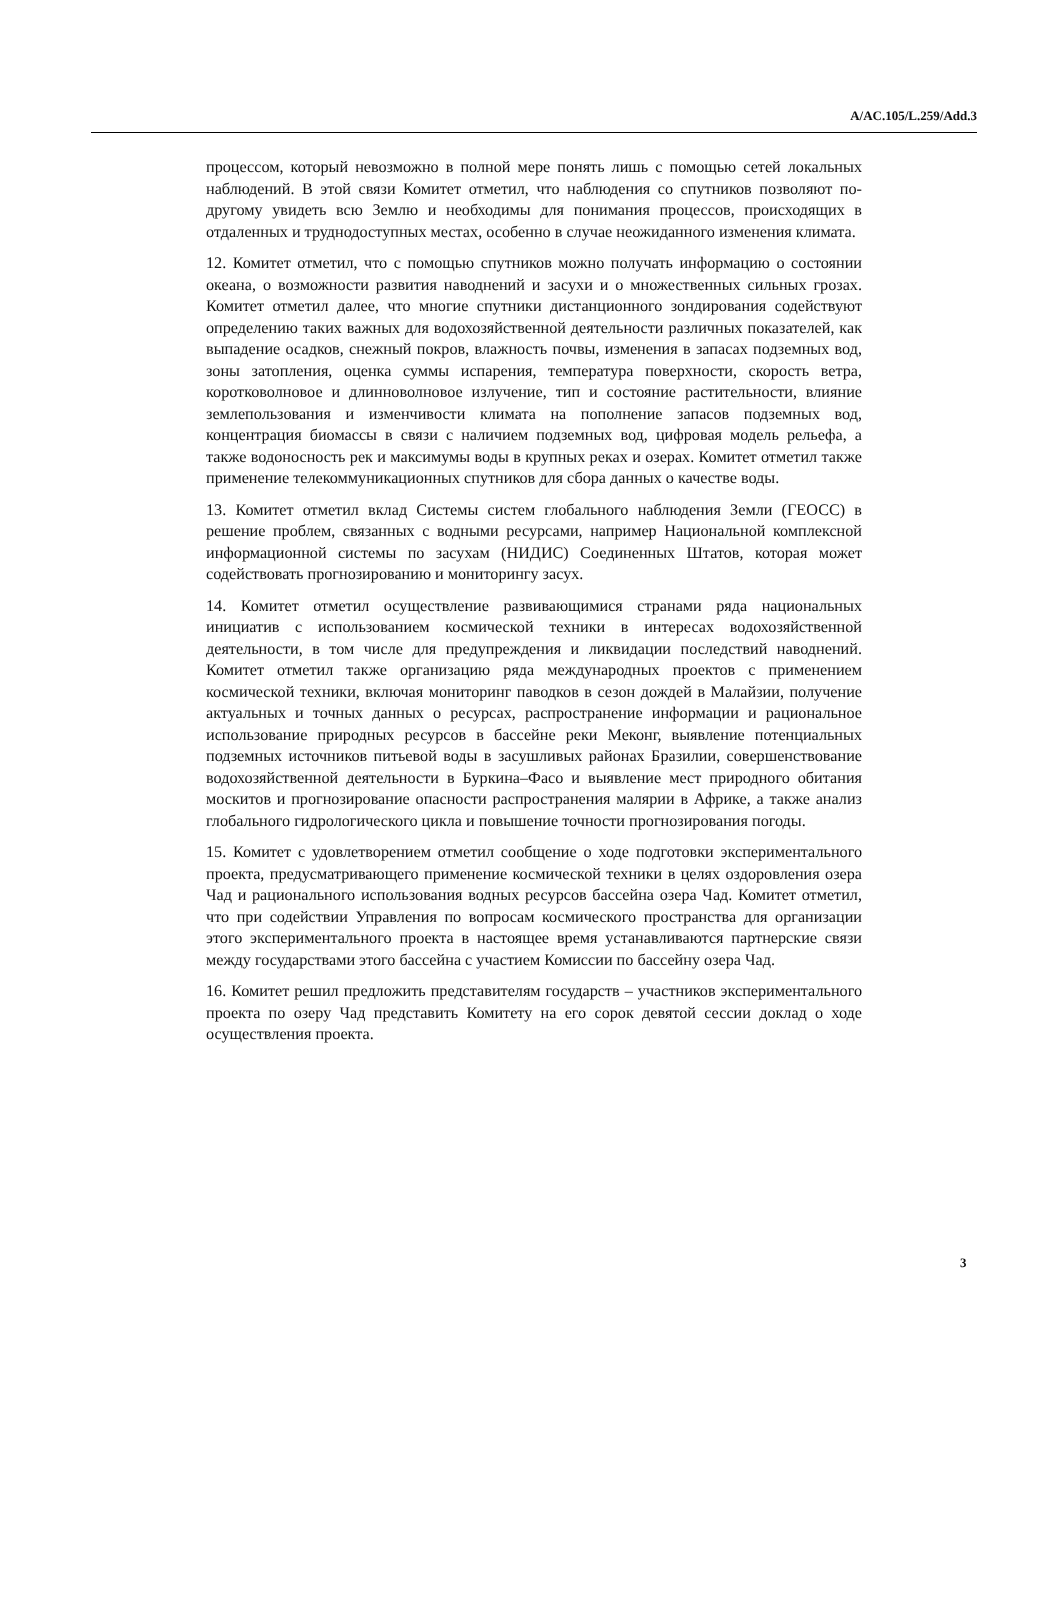A/AC.105/L.259/Add.3
процессом, который невозможно в полной мере понять лишь с помощью сетей локальных наблюдений. В этой связи Комитет отметил, что наблюдения со спутников позволяют по-другому увидеть всю Землю и необходимы для понимания процессов, происходящих в отдаленных и труднодоступных местах, особенно в случае неожиданного изменения климата.
12. Комитет отметил, что с помощью спутников можно получать информацию о состоянии океана, о возможности развития наводнений и засухи и о множественных сильных грозах. Комитет отметил далее, что многие спутники дистанционного зондирования содействуют определению таких важных для водохозяйственной деятельности различных показателей, как выпадение осадков, снежный покров, влажность почвы, изменения в запасах подземных вод, зоны затопления, оценка суммы испарения, температура поверхности, скорость ветра, коротковолновое и длинноволновое излучение, тип и состояние растительности, влияние землепользования и изменчивости климата на пополнение запасов подземных вод, концентрация биомассы в связи с наличием подземных вод, цифровая модель рельефа, а также водоносность рек и максимумы воды в крупных реках и озерах. Комитет отметил также применение телекоммуникационных спутников для сбора данных о качестве воды.
13. Комитет отметил вклад Системы систем глобального наблюдения Земли (ГЕОСС) в решение проблем, связанных с водными ресурсами, например Национальной комплексной информационной системы по засухам (НИДИС) Соединенных Штатов, которая может содействовать прогнозированию и мониторингу засух.
14. Комитет отметил осуществление развивающимися странами ряда национальных инициатив с использованием космической техники в интересах водохозяйственной деятельности, в том числе для предупреждения и ликвидации последствий наводнений. Комитет отметил также организацию ряда международных проектов с применением космической техники, включая мониторинг паводков в сезон дождей в Малайзии, получение актуальных и точных данных о ресурсах, распространение информации и рациональное использование природных ресурсов в бассейне реки Меконг, выявление потенциальных подземных источников питьевой воды в засушливых районах Бразилии, совершенствование водохозяйственной деятельности в Буркина–Фасо и выявление мест природного обитания москитов и прогнозирование опасности распространения малярии в Африке, а также анализ глобального гидрологического цикла и повышение точности прогнозирования погоды.
15. Комитет с удовлетворением отметил сообщение о ходе подготовки экспериментального проекта, предусматривающего применение космической техники в целях оздоровления озера Чад и рационального использования водных ресурсов бассейна озера Чад. Комитет отметил, что при содействии Управления по вопросам космического пространства для организации этого экспериментального проекта в настоящее время устанавливаются партнерские связи между государствами этого бассейна с участием Комиссии по бассейну озера Чад.
16. Комитет решил предложить представителям государств – участников экспериментального проекта по озеру Чад представить Комитету на его сорок девятой сессии доклад о ходе осуществления проекта.
3